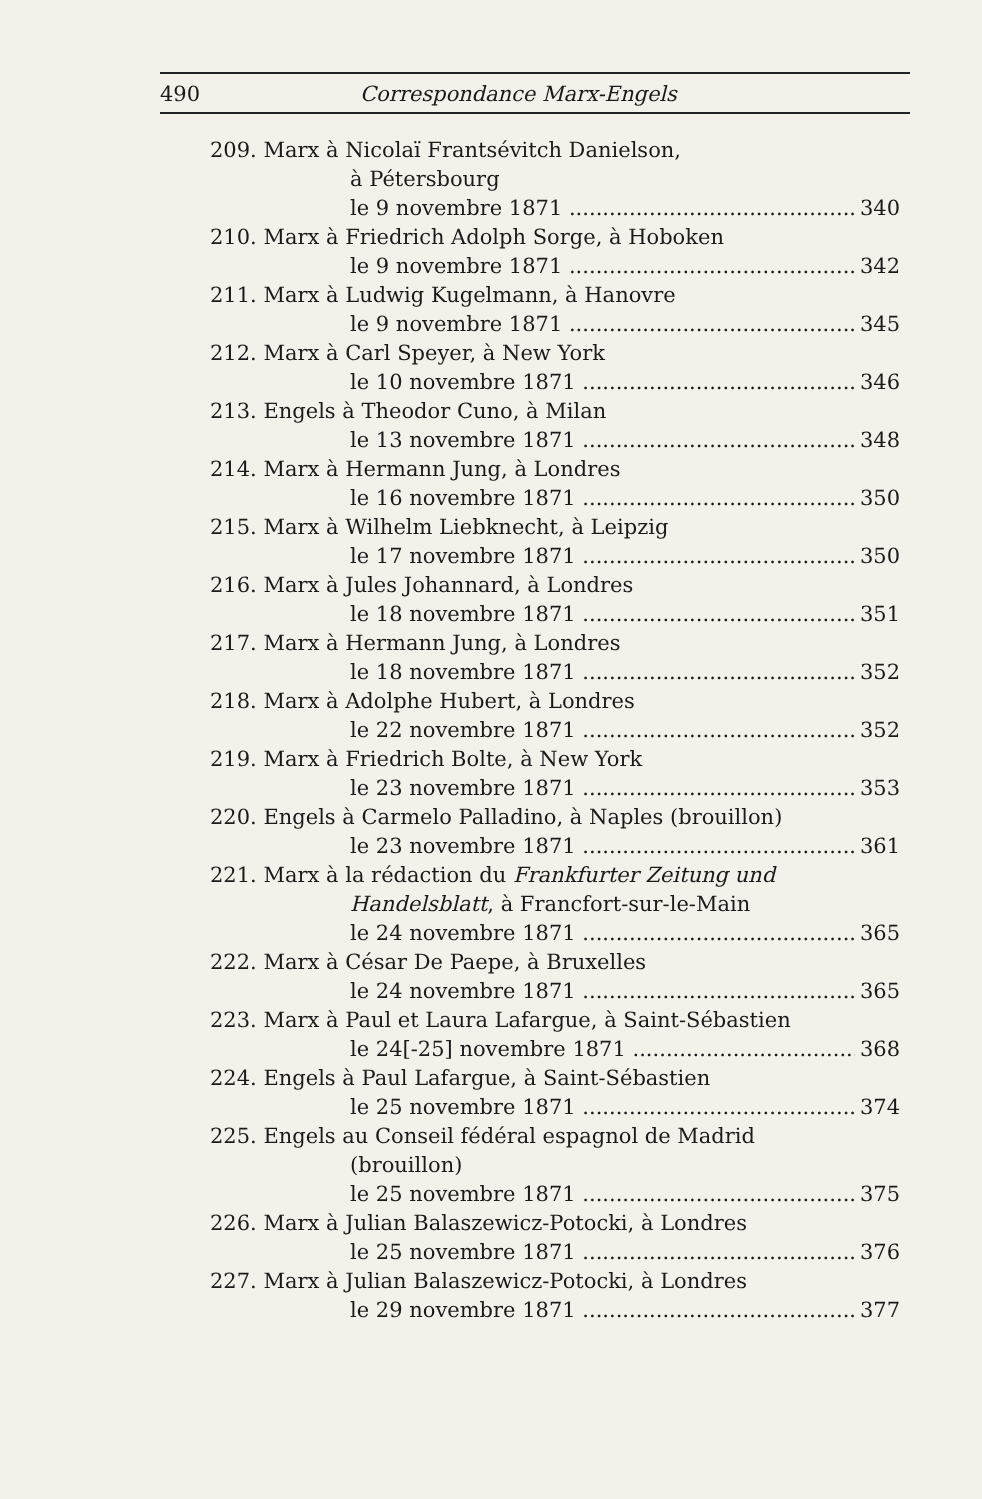490 Correspondance Marx-Engels
209. Marx à Nicolaï Frantsévitch Danielson,
à Pétersbourg
le 9 novembre 1871 340
210. Marx à Friedrich Adolph Sorge, à Hoboken
le 9 novembre 1871 342
211. Marx à Ludwig Kugelmann, à Hanovre
le 9 novembre 1871 345
212. Marx à Carl Speyer, à New York
le 10 novembre 1871 346
213. Engels à Theodor Cuno, à Milan
le 13 novembre 1871 348
214. Marx à Hermann Jung, à Londres
le 16 novembre 1871 350
215. Marx à Wilhelm Liebknecht, à Leipzig
le 17 novembre 1871 350
216. Marx à Jules Johannard, à Londres
le 18 novembre 1871 351
217. Marx à Hermann Jung, à Londres
le 18 novembre 1871 352
218. Marx à Adolphe Hubert, à Londres
le 22 novembre 1871 352
219. Marx à Friedrich Bolte, à New York
le 23 novembre 1871 353
220. Engels à Carmelo Palladino, à Naples (brouillon)
le 23 novembre 1871 361
221. Marx à la rédaction du Frankfurter Zeitung und
Handelsblatt, à Francfort-sur-le-Main
le 24 novembre 1871 365
222. Marx à César De Paepe, à Bruxelles
le 24 novembre 1871 365
223. Marx à Paul et Laura Lafargue, à Saint-Sébastien
le 24[-25] novembre 1871 368
224. Engels à Paul Lafargue, à Saint-Sébastien
le 25 novembre 1871 374
225. Engels au Conseil fédéral espagnol de Madrid
(brouillon)
le 25 novembre 1871 375
226. Marx à Julian Balaszewicz-Potocki, à Londres
le 25 novembre 1871 376
227. Marx à Julian Balaszewicz-Potocki, à Londres
le 29 novembre 1871 377